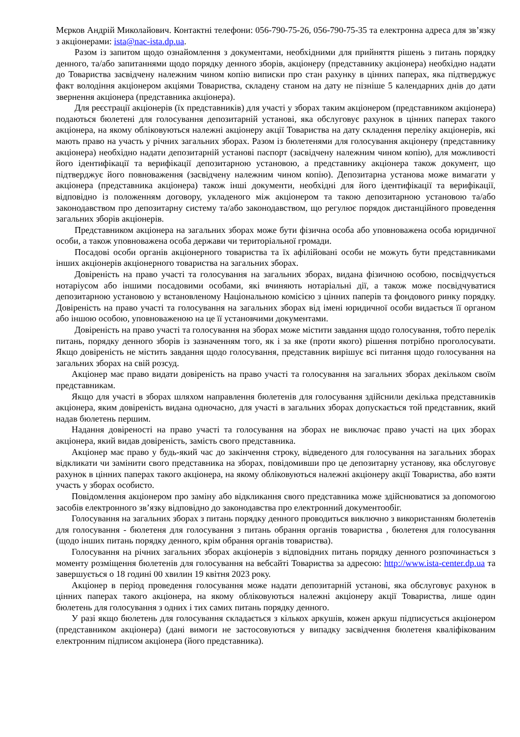Мєрков Андрій Миколайович. Контактні телефони: 056-790-75-26, 056-790-75-35 та електронна адреса для зв’язку з акціонерами: ista@nac-ista.dp.ua.
Разом із запитом щодо ознайомлення з документами, необхідними для прийняття рішень з питань порядку денного, та/або запитаннями щодо порядку денного зборів, акціонеру (представнику акціонера) необхідно надати до Товариства засвідчену належним чином копію виписки про стан рахунку в цінних паперах, яка підтверджує факт володіння акціонером акціями Товариства, складену станом на дату не пізніше 5 календарних днів до дати звернення акціонера (представника акціонера).
Для реєстрації акціонерів (їх представників) для участі у зборах таким акціонером (представником акціонера) подаються бюлетені для голосування депозитарній установі, яка обслуговує рахунок в цінних паперах такого акціонера, на якому обліковуються належні акціонеру акції Товариства на дату складення переліку акціонерів, які мають право на участь у річних загальних зборах. Разом із бюлетенями для голосування акціонеру (представнику акціонера) необхідно надати депозитарній установі паспорт (засвідчену належним чином копію), для можливості його ідентифікації та верифікації депозитарною установою, а представнику акціонера також документ, що підтверджує його повноваження (засвідчену належним чином копію). Депозитарна установа може вимагати у акціонера (представника акціонера) також інші документи, необхідні для його ідентифікації та верифікації, відповідно із положенням договору, укладеного між акціонером та такою депозитарною установою та/або законодавством про депозитарну систему та/або законодавством, що регулює порядок дистанційного проведення загальних зборів акціонерів.
Представником акціонера на загальних зборах може бути фізична особа або уповноважена особа юридичної особи, а також уповноважена особа держави чи територіальної громади.
Посадові особи органів акціонерного товариства та їх афілійовані особи не можуть бути представниками інших акціонерів акціонерного товариства на загальних зборах.
Довіреність на право участі та голосування на загальних зборах, видана фізичною особою, посвідчується нотаріусом або іншими посадовими особами, які вчиняють нотаріальні дії, а також може посвідчуватися депозитарною установою у встановленому Національною комісією з цінних паперів та фондового ринку порядку. Довіреність на право участі та голосування на загальних зборах від імені юридичної особи видається її органом або іншою особою, уповноваженою на це її установчими документами.
Довіреність на право участі та голосування на зборах може містити завдання щодо голосування, тобто перелік питань, порядку денного зборів із зазначенням того, як і за яке (проти якого) рішення потрібно проголосувати. Якщо довіреність не містить завдання щодо голосування, представник вирішує всі питання щодо голосування на загальних зборах на свій розсуд.
Акціонер має право видати довіреність на право участі та голосування на загальних зборах декільком своїм представникам.
Якщо для участі в зборах шляхом направлення бюлетенів для голосування здійснили декілька представників акціонера, яким довіреність видана одночасно, для участі в загальних зборах допускається той представник, який надав бюлетень першим.
Надання довіреності на право участі та голосування на зборах не виключає право участі на цих зборах акціонера, який видав довіреність, замість свого представника.
Акціонер має право у будь-який час до закінчення строку, відведеного для голосування на загальних зборах відкликати чи замінити свого представника на зборах, повідомивши про це депозитарну установу, яка обслуговує рахунок в цінних паперах такого акціонера, на якому обліковуються належні акціонеру акції Товариства, або взяти участь у зборах особисто.
Повідомлення акціонером про заміну або відкликання свого представника може здійснюватися за допомогою засобів електронного зв’язку відповідно до законодавства про електронний документообіг.
Голосування на загальних зборах з питань порядку денного проводиться виключно з використанням бюлетенів для голосування - бюлетеня для голосування з питань обрання органів товариства , бюлетеня для голосування (щодо інших питань порядку денного, крім обрання органів товариства).
Голосування на річних загальних зборах акціонерів з відповідних питань порядку денного розпочинається з моменту розміщення бюлетенів для голосування на вебсайті Товариства за адресою: http://www.ista-center.dp.ua та завершується о 18 годині 00 хвилин 19 квітня 2023 року.
Акціонер в період проведення голосування може надати депозитарній установі, яка обслуговує рахунок в цінних паперах такого акціонера, на якому обліковуються належні акціонеру акції Товариства, лише один бюлетень для голосування з одних і тих самих питань порядку денного.
У разі якщо бюлетень для голосування складається з кількох аркушів, кожен аркуш підписується акціонером (представником акціонера) (дані вимоги не застосовуються у випадку засвідчення бюлетеня кваліфікованим електронним підписом акціонера (його представника).